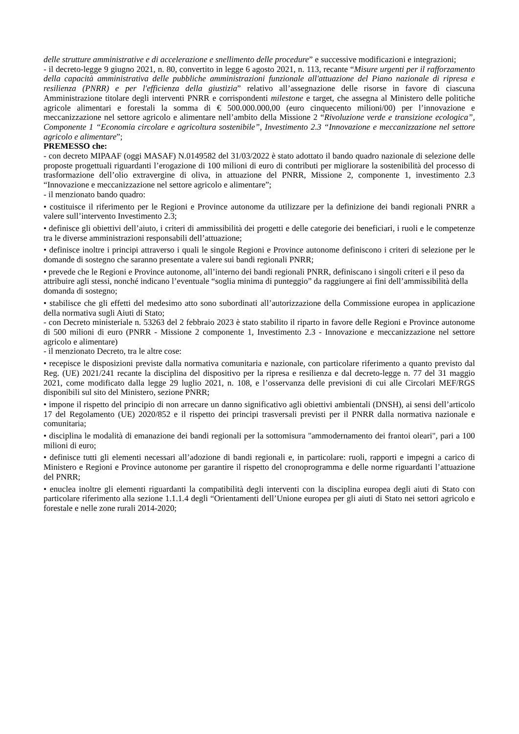delle strutture amministrative e di accelerazione e snellimento delle procedure” e successive modificazioni e integrazioni;
- il decreto-legge 9 giugno 2021, n. 80, convertito in legge 6 agosto 2021, n. 113, recante “Misure urgenti per il rafforzamento della capacità amministrativa delle pubbliche amministrazioni funzionale all'attuazione del Piano nazionale di ripresa e resilienza (PNRR) e per l'efficienza della giustizia” relativo all’assegnazione delle risorse in favore di ciascuna Amministrazione titolare degli interventi PNRR e corrispondenti milestone e target, che assegna al Ministero delle politiche agricole alimentari e forestali la somma di € 500.000.000,00 (euro cinquecento milioni/00) per l’innovazione e meccanizzazione nel settore agricolo e alimentare nell’ambito della Missione 2 “Rivoluzione verde e transizione ecologica”, Componente 1 “Economia circolare e agricoltura sostenibile”, Investimento 2.3 “Innovazione e meccanizzazione nel settore agricolo e alimentare”;
PREMESSO che:
- con decreto MIPAAF (oggi MASAF) N.0149582 del 31/03/2022 è stato adottato il bando quadro nazionale di selezione delle proposte progettuali riguardanti l’erogazione di 100 milioni di euro di contributi per migliorare la sostenibilità del processo di trasformazione dell’olio extravergine di oliva, in attuazione del PNRR, Missione 2, componente 1, investimento 2.3 “Innovazione e meccanizzazione nel settore agricolo e alimentare”;
- il menzionato bando quadro:
• costituisce il riferimento per le Regioni e Province autonome da utilizzare per la definizione dei bandi regionali PNRR a valere sull’intervento Investimento 2.3;
• definisce gli obiettivi dell’aiuto, i criteri di ammissibilità dei progetti e delle categorie dei beneficiari, i ruoli e le competenze tra le diverse amministrazioni responsabili dell’attuazione;
• definisce inoltre i principi attraverso i quali le singole Regioni e Province autonome definiscono i criteri di selezione per le domande di sostegno che saranno presentate a valere sui bandi regionali PNRR;
• prevede che le Regioni e Province autonome, all’interno dei bandi regionali PNRR, definiscano i singoli criteri e il peso da attribuire agli stessi, nonché indicano l’eventuale “soglia minima di punteggio” da raggiungere ai fini dell’ammissibilità della domanda di sostegno;
• stabilisce che gli effetti del medesimo atto sono subordinati all’autorizzazione della Commissione europea in applicazione della normativa sugli Aiuti di Stato;
- con Decreto ministeriale n. 53263 del 2 febbraio 2023 è stato stabilito il riparto in favore delle Regioni e Province autonome di 500 milioni di euro (PNRR - Missione 2 componente 1, Investimento 2.3 - Innovazione e meccanizzazione nel settore agricolo e alimentare)
- il menzionato Decreto, tra le altre cose:
• recepisce le disposizioni previste dalla normativa comunitaria e nazionale, con particolare riferimento a quanto previsto dal Reg. (UE) 2021/241 recante la disciplina del dispositivo per la ripresa e resilienza e dal decreto-legge n. 77 del 31 maggio 2021, come modificato dalla legge 29 luglio 2021, n. 108, e l’osservanza delle previsioni di cui alle Circolari MEF/RGS disponibili sul sito del Ministero, sezione PNRR;
• impone il rispetto del principio di non arrecare un danno significativo agli obiettivi ambientali (DNSH), ai sensi dell’articolo 17 del Regolamento (UE) 2020/852 e il rispetto dei principi trasversali previsti per il PNRR dalla normativa nazionale e comunitaria;
• disciplina le modalità di emanazione dei bandi regionali per la sottomisura "ammodernamento dei frantoi oleari", pari a 100 milioni di euro;
• definisce tutti gli elementi necessari all’adozione di bandi regionali e, in particolare: ruoli, rapporti e impegni a carico di Ministero e Regioni e Province autonome per garantire il rispetto del cronoprogramma e delle norme riguardanti l’attuazione del PNRR;
• enuclea inoltre gli elementi riguardanti la compatibilità degli interventi con la disciplina europea degli aiuti di Stato con particolare riferimento alla sezione 1.1.1.4 degli “Orientamenti dell’Unione europea per gli aiuti di Stato nei settori agricolo e forestale e nelle zone rurali 2014-2020;